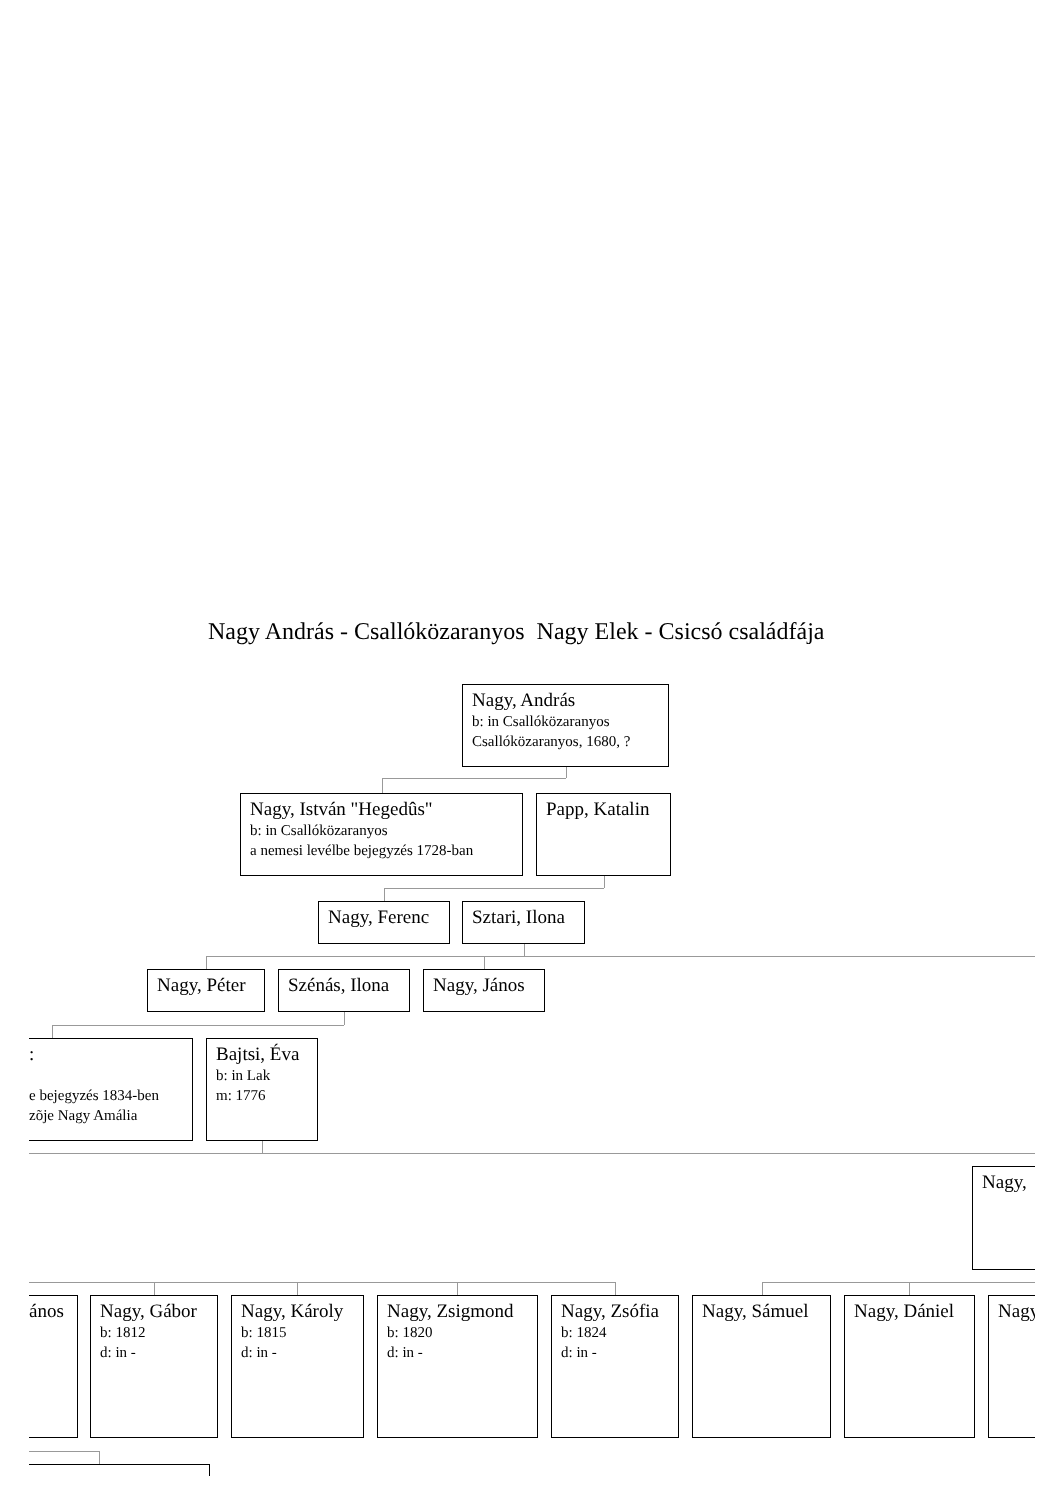Nagy András - Csallóközaranyos Nagy Elek - Csicsó családfája
Nagy, András
b: in Csallóközaranyos
Csallóközaranyos, 1680, ?
Nagy, István "Hegedûs"
b: in Csallóközaranyos
a nemesi levélbe bejegyzés 1728-ban
Papp, Katalin
Nagy, Ferenc Sztari, Ilona
Nagy, Péter Szénás, Ilona Nagy, János
:
e bejegyzés 1834-ben
zõje Nagy Amália
Bajtsi, Éva
b: in Lak
m: 1776
Nagy,
ános Nagy, Gábor
b: 1812
d: in -
Nagy, Károly
b: 1815
d: in -
Nagy, Zsigmond
b: 1820
d: in -
Nagy, Zsófia
b: 1824
d: in -
Nagy, Sámuel Nagy, Dániel Nagy